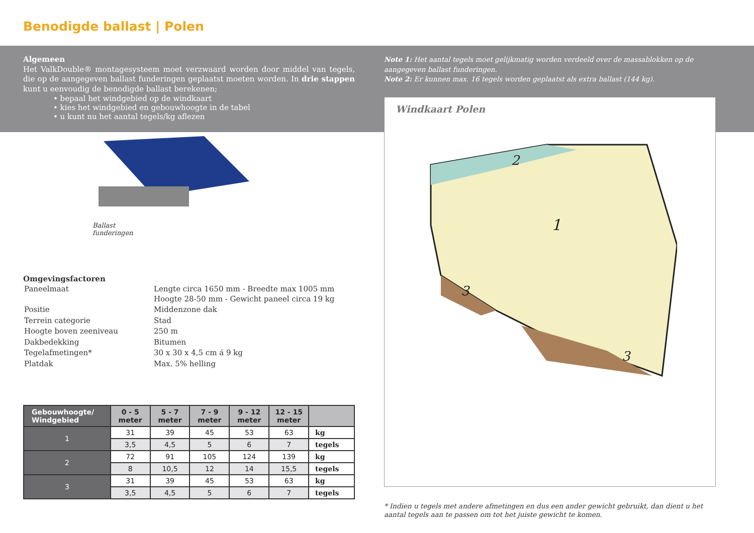Benodigde ballast | Polen
Algemeen
Het ValkDouble® montagesysteem moet verzwaard worden door middel van tegels, die op de aangegeven ballast funderingen geplaatst moeten worden. In drie stappen kunt u eenvoudig de benodigde ballast berekenen;
• bepaal het windgebied op de windkaart
• kies het windgebied en gebouwhoogte in de tabel
• u kunt nu het aantal tegels/kg aflezen
Ballast
funderingen
Omgevingsfactoren
| Paneelmaat | Lengte circa 1650 mm - Breedte max 1005 mm Hoogte 28-50 mm - Gewicht paneel circa 19 kg |
| Positie | Middenzone dak |
| Terrein categorie | Stad |
| Hoogte boven zeeniveau | 250 m |
| Dakbedekking | Bitumen |
| Tegelafmetingen* | 30 x 30 x 4,5 cm á 9 kg |
| Platdak | Max. 5% helling |
| Gebouwhoogte/ Windgebied | 0 - 5 meter | 5 - 7 meter | 7 - 9 meter | 9 - 12 meter | 12 - 15 meter | |
| --- | --- | --- | --- | --- | --- | --- |
| 1 | 31 | 39 | 45 | 53 | 63 | kg |
| | 3,5 | 4,5 | 5 | 6 | 7 | tegels |
| 2 | 72 | 91 | 105 | 124 | 139 | kg |
| | 8 | 10,5 | 12 | 14 | 15,5 | tegels |
| 3 | 31 | 39 | 45 | 53 | 63 | kg |
| | 3,5 | 4,5 | 5 | 6 | 7 | tegels |
Note 1: Het aantal tegels moet gelijkmatig worden verdeeld over de massablokken op de aangegeven ballast funderingen.
Note 2: Er kunnen max. 16 tegels worden geplaatst als extra ballast (144 kg).
Windkaart Polen
1
2
3
3
* Indien u tegels met andere afmetingen en dus een ander gewicht gebruikt, dan dient u het aantal tegels aan te passen om tot het juiste gewicht te komen.